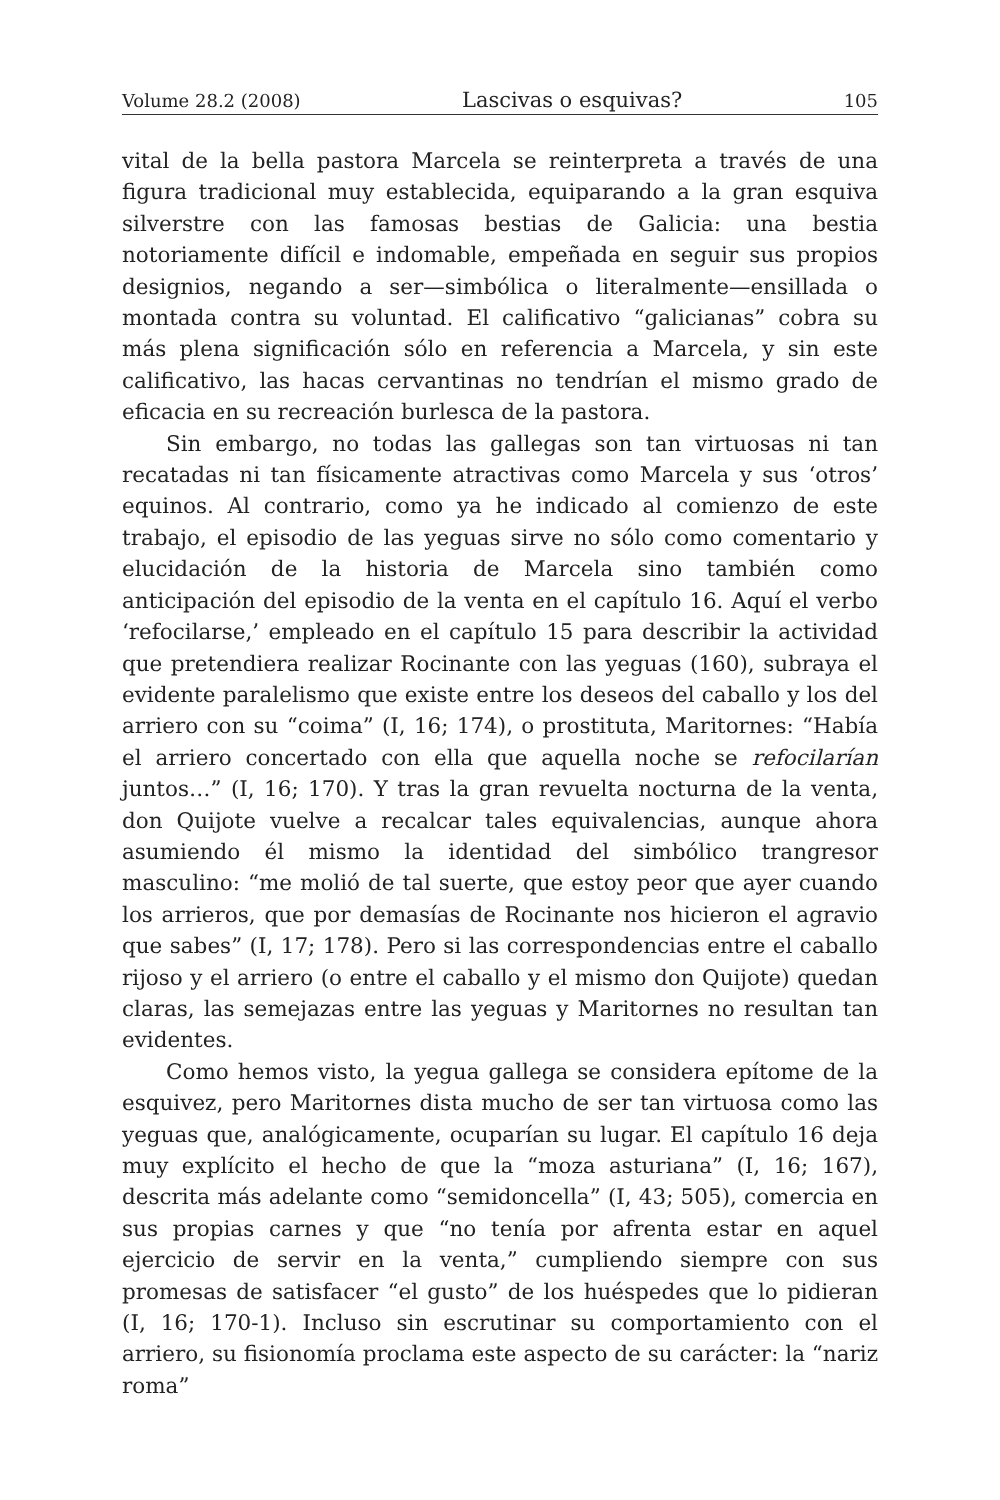Volume 28.2 (2008) Lascivas o esquivas? 105
vital de la bella pastora Marcela se reinterpreta a través de una figura tradicional muy establecida, equiparando a la gran esquiva silverstre con las famosas bestias de Galicia: una bestia notoriamente difícil e indomable, empeñada en seguir sus propios designios, negando a ser—simbólica o literalmente—ensillada o montada contra su voluntad. El calificativo “galicianas” cobra su más plena significación sólo en referencia a Marcela, y sin este calificativo, las hacas cervantinas no tendrían el mismo grado de eficacia en su recreación burlesca de la pastora.
Sin embargo, no todas las gallegas son tan virtuosas ni tan recatadas ni tan físicamente atractivas como Marcela y sus ‘otros’ equinos. Al contrario, como ya he indicado al comienzo de este trabajo, el episodio de las yeguas sirve no sólo como comentario y elucidación de la historia de Marcela sino también como anticipación del episodio de la venta en el capítulo 16. Aquí el verbo ‘refocilarse,’ empleado en el capítulo 15 para describir la actividad que pretendiera realizar Rocinante con las yeguas (160), subraya el evidente paralelismo que existe entre los deseos del caballo y los del arriero con su “coima” (I, 16; 174), o prostituta, Maritornes: “Había el arriero concertado con ella que aquella noche se refocilarían juntos…” (I, 16; 170). Y tras la gran revuelta nocturna de la venta, don Quijote vuelve a recalcar tales equivalencias, aunque ahora asumiendo él mismo la identidad del simbólico trangresor masculino: “me molió de tal suerte, que estoy peor que ayer cuando los arrieros, que por demasías de Rocinante nos hicieron el agravio que sabes” (I, 17; 178). Pero si las correspondencias entre el caballo rijoso y el arriero (o entre el caballo y el mismo don Quijote) quedan claras, las semejazas entre las yeguas y Maritornes no resultan tan evidentes.
Como hemos visto, la yegua gallega se considera epítome de la esquivez, pero Maritornes dista mucho de ser tan virtuosa como las yeguas que, analógicamente, ocuparían su lugar. El capítulo 16 deja muy explícito el hecho de que la “moza asturiana” (I, 16; 167), descrita más adelante como “semidoncella” (I, 43; 505), comercia en sus propias carnes y que “no tenía por afrenta estar en aquel ejercicio de servir en la venta,” cumpliendo siempre con sus promesas de satisfacer “el gusto” de los huéspedes que lo pidieran (I, 16; 170-1). Incluso sin escrutinar su comportamiento con el arriero, su fisionomía proclama este aspecto de su carácter: la “nariz roma”